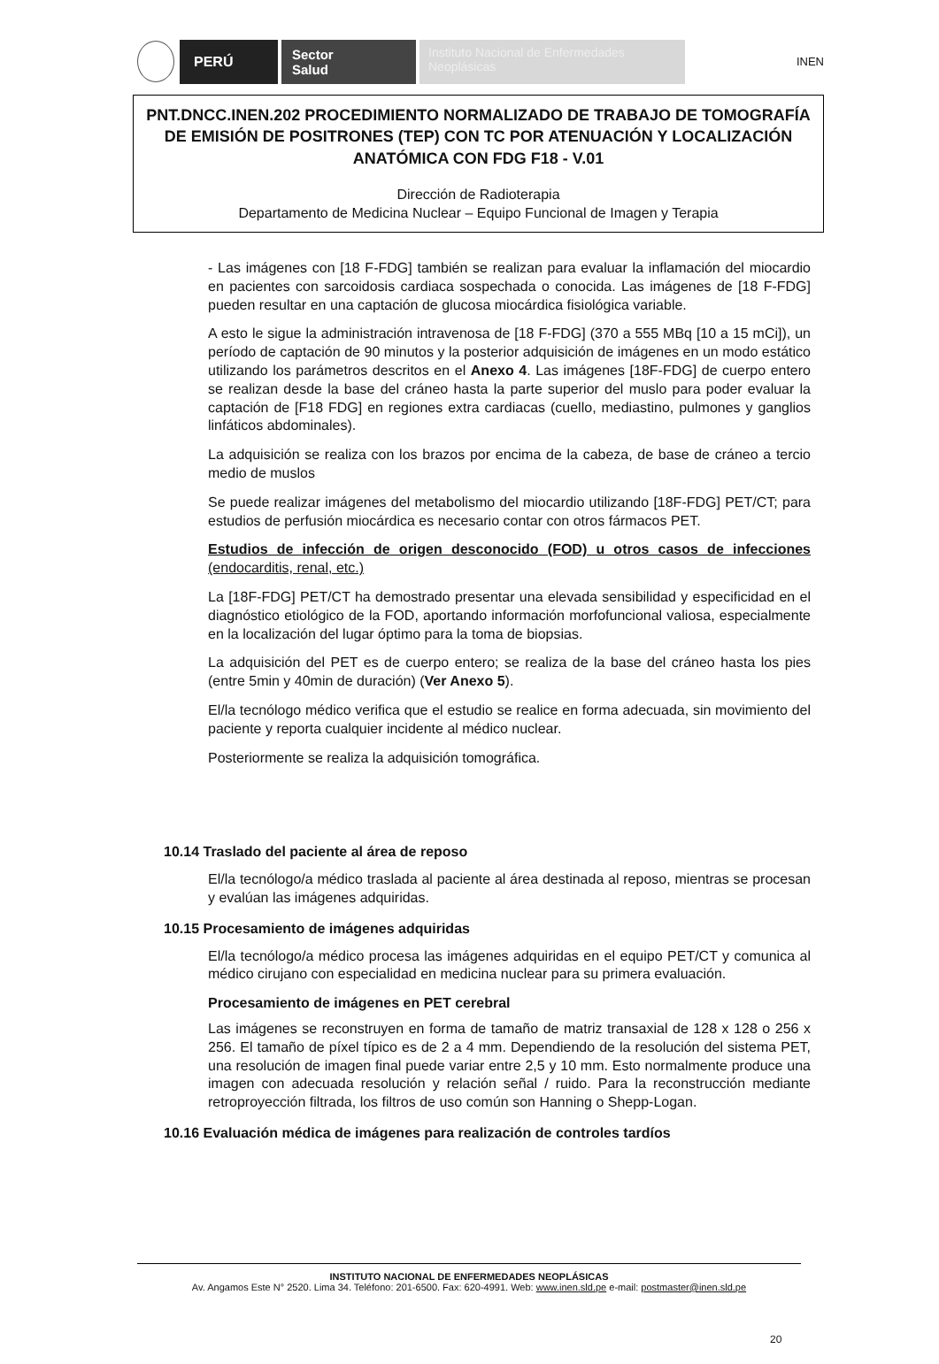PERÚ
Sector
Salud
Instituto Nacional de Enfermedades Neoplásicas
INEN
PNT.DNCC.INEN.202 PROCEDIMIENTO NORMALIZADO DE TRABAJO DE TOMOGRAFÍA DE EMISIÓN DE POSITRONES (TEP) CON TC POR ATENUACIÓN Y LOCALIZACIÓN ANATÓMICA CON FDG F18 - V.01
Dirección de Radioterapia
Departamento de Medicina Nuclear – Equipo Funcional de Imagen y Terapia
- Las imágenes con [18 F-FDG] también se realizan para evaluar la inflamación del miocardio en pacientes con sarcoidosis cardiaca sospechada o conocida. Las imágenes de [18 F-FDG] pueden resultar en una captación de glucosa miocárdica fisiológica variable.
A esto le sigue la administración intravenosa de [18 F-FDG] (370 a 555 MBq [10 a 15 mCi]), un período de captación de 90 minutos y la posterior adquisición de imágenes en un modo estático utilizando los parámetros descritos en el Anexo 4. Las imágenes [18F-FDG] de cuerpo entero se realizan desde la base del cráneo hasta la parte superior del muslo para poder evaluar la captación de [F18 FDG] en regiones extra cardiacas (cuello, mediastino, pulmones y ganglios linfáticos abdominales).
La adquisición se realiza con los brazos por encima de la cabeza, de base de cráneo a tercio medio de muslos
Se puede realizar imágenes del metabolismo del miocardio utilizando [18F-FDG] PET/CT; para estudios de perfusión miocárdica es necesario contar con otros fármacos PET.
Estudios de infección de origen desconocido (FOD) u otros casos de infecciones (endocarditis, renal, etc.)
La [18F-FDG] PET/CT ha demostrado presentar una elevada sensibilidad y especificidad en el diagnóstico etiológico de la FOD, aportando información morfofuncional valiosa, especialmente en la localización del lugar óptimo para la toma de biopsias.
La adquisición del PET es de cuerpo entero; se realiza de la base del cráneo hasta los pies (entre 5min y 40min de duración) (Ver Anexo 5).
El/la tecnólogo médico verifica que el estudio se realice en forma adecuada, sin movimiento del paciente y reporta cualquier incidente al médico nuclear.
Posteriormente se realiza la adquisición tomográfica.
10.14 Traslado del paciente al área de reposo
El/la tecnólogo/a médico traslada al paciente al área destinada al reposo, mientras se procesan y evalúan las imágenes adquiridas.
10.15 Procesamiento de imágenes adquiridas
El/la tecnólogo/a médico procesa las imágenes adquiridas en el equipo PET/CT y comunica al médico cirujano con especialidad en medicina nuclear para su primera evaluación.
Procesamiento de imágenes en PET cerebral
Las imágenes se reconstruyen en forma de tamaño de matriz transaxial de 128 x 128 o 256 x 256. El tamaño de píxel típico es de 2 a 4 mm. Dependiendo de la resolución del sistema PET, una resolución de imagen final puede variar entre 2,5 y 10 mm. Esto normalmente produce una imagen con adecuada resolución y relación señal / ruido. Para la reconstrucción mediante retroproyección filtrada, los filtros de uso común son Hanning o Shepp-Logan.
10.16 Evaluación médica de imágenes para realización de controles tardíos
INSTITUTO NACIONAL DE ENFERMEDADES NEOPLÁSICAS
Av. Angamos Este N° 2520. Lima 34. Teléfono: 201-6500. Fax: 620-4991. Web: www.inen.sld.pe e-mail: postmaster@inen.sld.pe
20